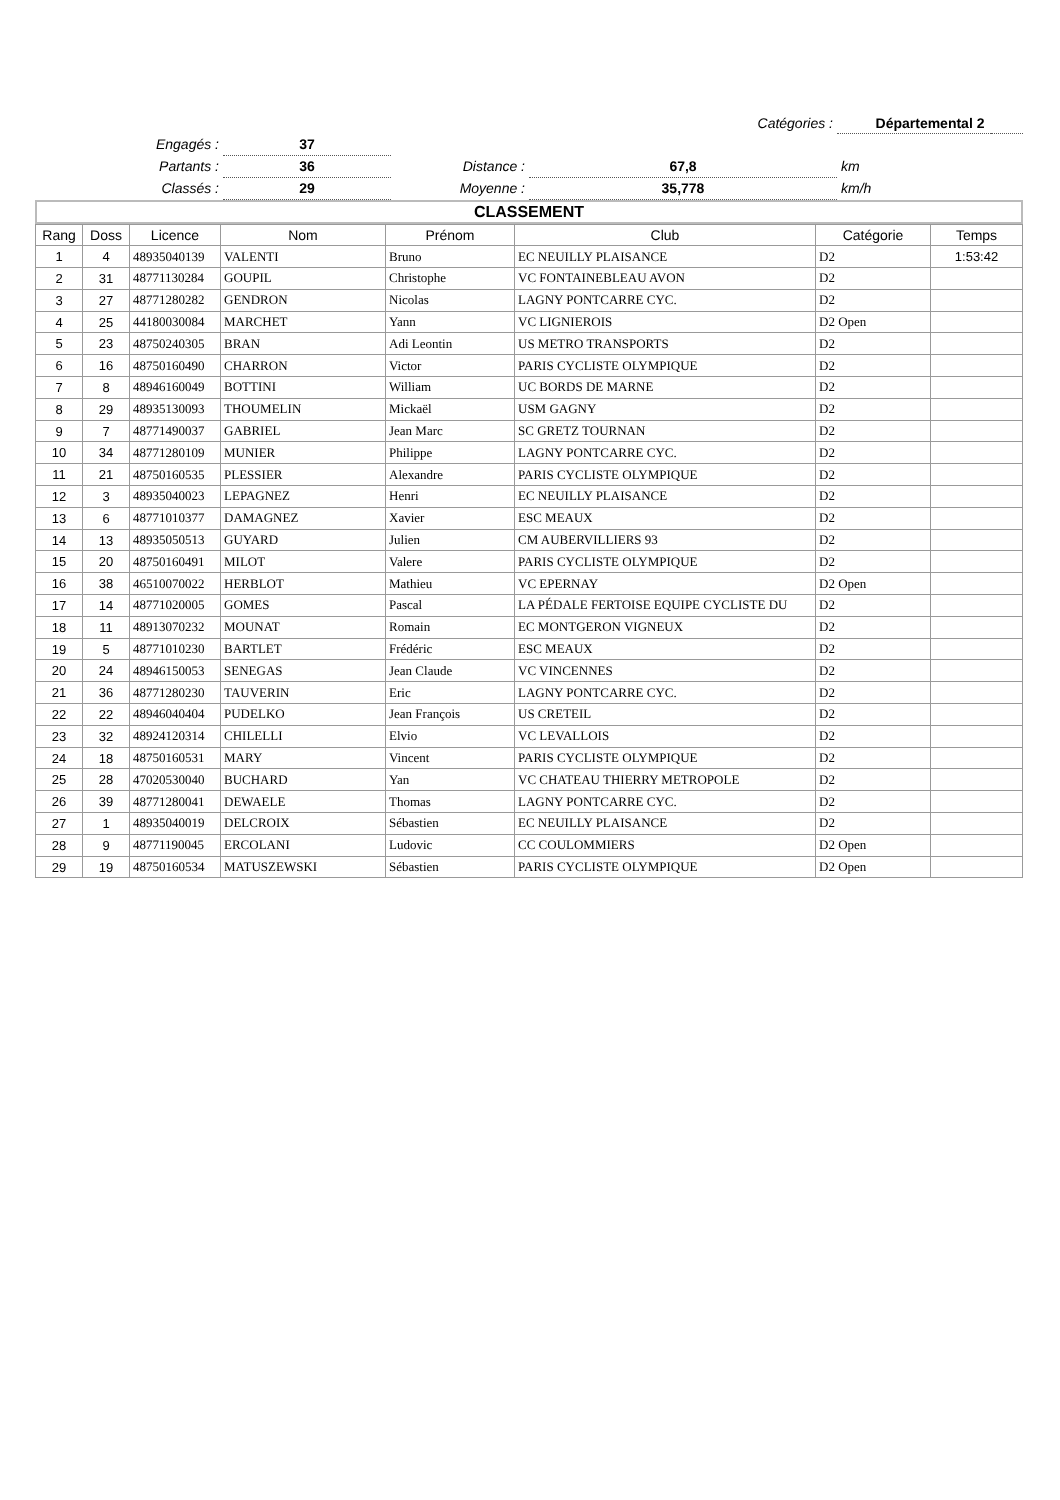| | | | Catégories : | Départemental 2 | |
| Engagés : | 37 | | | | |
| Partants : | 36 | Distance : | 67,8 | km | |
| Classés : | 29 | Moyenne : | 35,778 | km/h | |
CLASSEMENT
| Rang | Doss | Licence | Nom | Prénom | Club | Catégorie | Temps |
| --- | --- | --- | --- | --- | --- | --- | --- |
| 1 | 4 | 48935040139 | VALENTI | Bruno | EC NEUILLY PLAISANCE | D2 | 1:53:42 |
| 2 | 31 | 48771130284 | GOUPIL | Christophe | VC FONTAINEBLEAU AVON | D2 | |
| 3 | 27 | 48771280282 | GENDRON | Nicolas | LAGNY PONTCARRE CYC. | D2 | |
| 4 | 25 | 44180030084 | MARCHET | Yann | VC LIGNIEROIS | D2 Open | |
| 5 | 23 | 48750240305 | BRAN | Adi Leontin | US METRO TRANSPORTS | D2 | |
| 6 | 16 | 48750160490 | CHARRON | Victor | PARIS CYCLISTE OLYMPIQUE | D2 | |
| 7 | 8 | 48946160049 | BOTTINI | William | UC BORDS DE MARNE | D2 | |
| 8 | 29 | 48935130093 | THOUMELIN | Mickaël | USM GAGNY | D2 | |
| 9 | 7 | 48771490037 | GABRIEL | Jean Marc | SC GRETZ TOURNAN | D2 | |
| 10 | 34 | 48771280109 | MUNIER | Philippe | LAGNY PONTCARRE CYC. | D2 | |
| 11 | 21 | 48750160535 | PLESSIER | Alexandre | PARIS CYCLISTE OLYMPIQUE | D2 | |
| 12 | 3 | 48935040023 | LEPAGNEZ | Henri | EC NEUILLY PLAISANCE | D2 | |
| 13 | 6 | 48771010377 | DAMAGNEZ | Xavier | ESC MEAUX | D2 | |
| 14 | 13 | 48935050513 | GUYARD | Julien | CM AUBERVILLIERS 93 | D2 | |
| 15 | 20 | 48750160491 | MILOT | Valere | PARIS CYCLISTE OLYMPIQUE | D2 | |
| 16 | 38 | 46510070022 | HERBLOT | Mathieu | VC EPERNAY | D2 Open | |
| 17 | 14 | 48771020005 | GOMES | Pascal | LA PÉDALE FERTOISE EQUIPE CYCLISTE DU | D2 | |
| 18 | 11 | 48913070232 | MOUNAT | Romain | EC MONTGERON VIGNEUX | D2 | |
| 19 | 5 | 48771010230 | BARTLET | Frédéric | ESC MEAUX | D2 | |
| 20 | 24 | 48946150053 | SENEGAS | Jean Claude | VC VINCENNES | D2 | |
| 21 | 36 | 48771280230 | TAUVERIN | Eric | LAGNY PONTCARRE CYC. | D2 | |
| 22 | 22 | 48946040404 | PUDELKO | Jean François | US CRETEIL | D2 | |
| 23 | 32 | 48924120314 | CHILELLI | Elvio | VC LEVALLOIS | D2 | |
| 24 | 18 | 48750160531 | MARY | Vincent | PARIS CYCLISTE OLYMPIQUE | D2 | |
| 25 | 28 | 47020530040 | BUCHARD | Yan | VC CHATEAU THIERRY METROPOLE | D2 | |
| 26 | 39 | 48771280041 | DEWAELE | Thomas | LAGNY PONTCARRE CYC. | D2 | |
| 27 | 1 | 48935040019 | DELCROIX | Sébastien | EC NEUILLY PLAISANCE | D2 | |
| 28 | 9 | 48771190045 | ERCOLANI | Ludovic | CC COULOMMIERS | D2 Open | |
| 29 | 19 | 48750160534 | MATUSZEWSKI | Sébastien | PARIS CYCLISTE OLYMPIQUE | D2 Open | |